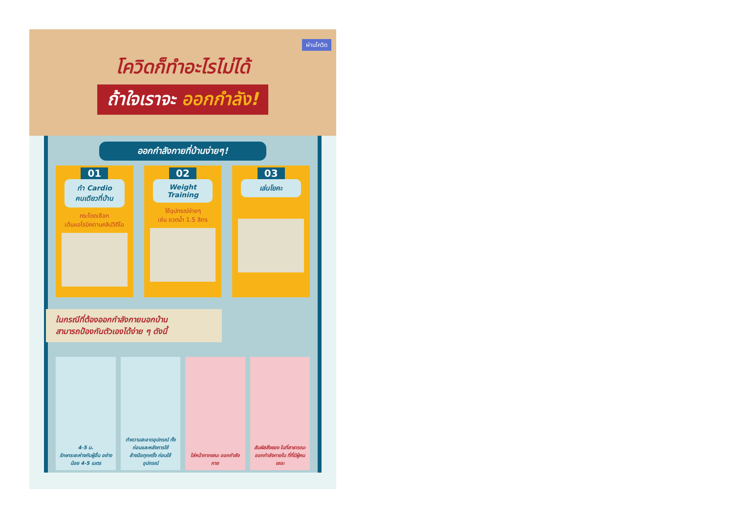ผ่านโควิด
โควิดก็ทำอะไรไม่ได้
ถ้าใจเราจะ ออกกำลัง!
ออกกำลังกายที่บ้านง่ายๆ!
01
ทำ Cardio
คนเดียวที่บ้าน
กระโดดเชือก
เต้นแอโรบิคตามคลิปวิดีโอ
02
Weight
Training
ใช้อุปกรณ์ง่ายๆ
เช่น ขวดน้ำ 1.5 ลิตร
03
เล่นโยคะ
ในกรณีที่ต้องออกกำลังกายนอกบ้าน
สามารถป้องกันตัวเองได้ง่าย ๆ ดังนี้
4-5 ม.
รักษาระยะห่างกับผู้อื่น อย่างน้อย 4-5 เมตร
ทำความสะอาดอุปกรณ์ ทั้งก่อนและหลังการใช้
ล้างมือทุกครั้ง ก่อนใช้อุปกรณ์
ใส่หน้ากากขณะ ออกกำลังกาย สัมผัสสิ่งของ ในที่สาธารณะ
ออกกำลังกายใน ที่ที่มีผู้คนเยอะ